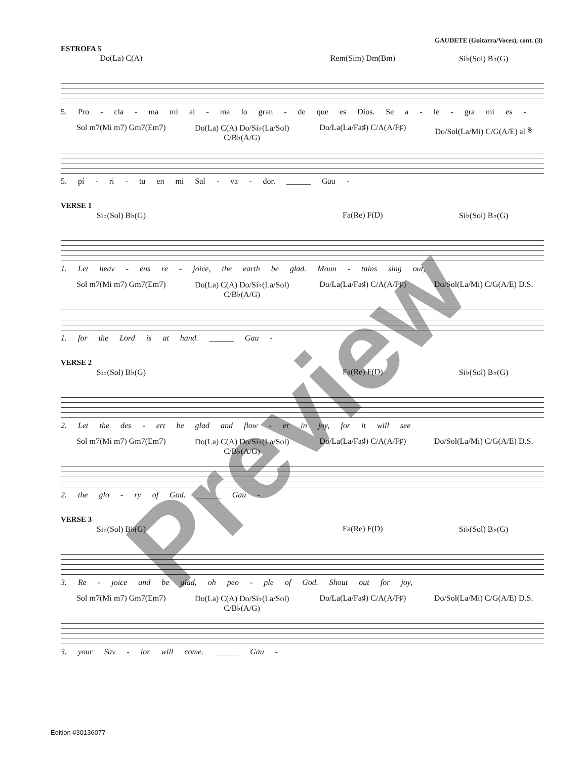GAUDETE (Guitarra/Voces), cont. (3)
ESTROFA 5
Do(La) C(A) Rem(Sim) Dm(Bm) Si♭(Sol) B♭(G)
5. Pro - cla - ma mi al - ma lo gran - de que es Dios. Se a - le - gra mi es -
Sol m7(Mi m7) Gm7(Em7) Do(La) C(A) Do/Si♭(La/Sol) C/B♭(A/G)
Do/La(La/Fa♯) C/A(A/F♯) Do/Sol(La/Mi) C/G(A/E) al 𝄋
5. pí - ri - tu en mi Sal - va - dor. ______ Gau -
VERSE 1
Si♭(Sol) B♭(G) Fa(Re) F(D) Si♭(Sol) B♭(G)
1. Let heav - ens re - joice, the earth be glad. Moun - tains sing out,
Sol m7(Mi m7) Gm7(Em7) Do(La) C(A) Do/Si♭(La/Sol) C/B♭(A/G)
Do/La(La/Fa♯) C/A(A/F♯) Do/Sol(La/Mi) C/G(A/E) D.S.
1. for the Lord is at hand. ______ Gau -
VERSE 2
Si♭(Sol) B♭(G) Fa(Re) F(D) Si♭(Sol) B♭(G)
2. Let the des - ert be glad and flow - er in joy, for it will see
Sol m7(Mi m7) Gm7(Em7) Do(La) C(A) Do/Si♭(La/Sol) C/B♭(A/G)
Do/La(La/Fa♯) C/A(A/F♯) Do/Sol(La/Mi) C/G(A/E) D.S.
2. the glo - ry of God. ______ Gau -
VERSE 3
Si♭(Sol) B♭(G) Fa(Re) F(D) Si♭(Sol) B♭(G)
3. Re - joice and be glad, oh peo - ple of God. Shout out for joy,
Sol m7(Mi m7) Gm7(Em7) Do(La) C(A) Do/Si♭(La/Sol) C/B♭(A/G)
Do/La(La/Fa♯) C/A(A/F♯) Do/Sol(La/Mi) C/G(A/E) D.S.
3. your Sav - ior will come. ______ Gau -
Preview
Edition #30136077